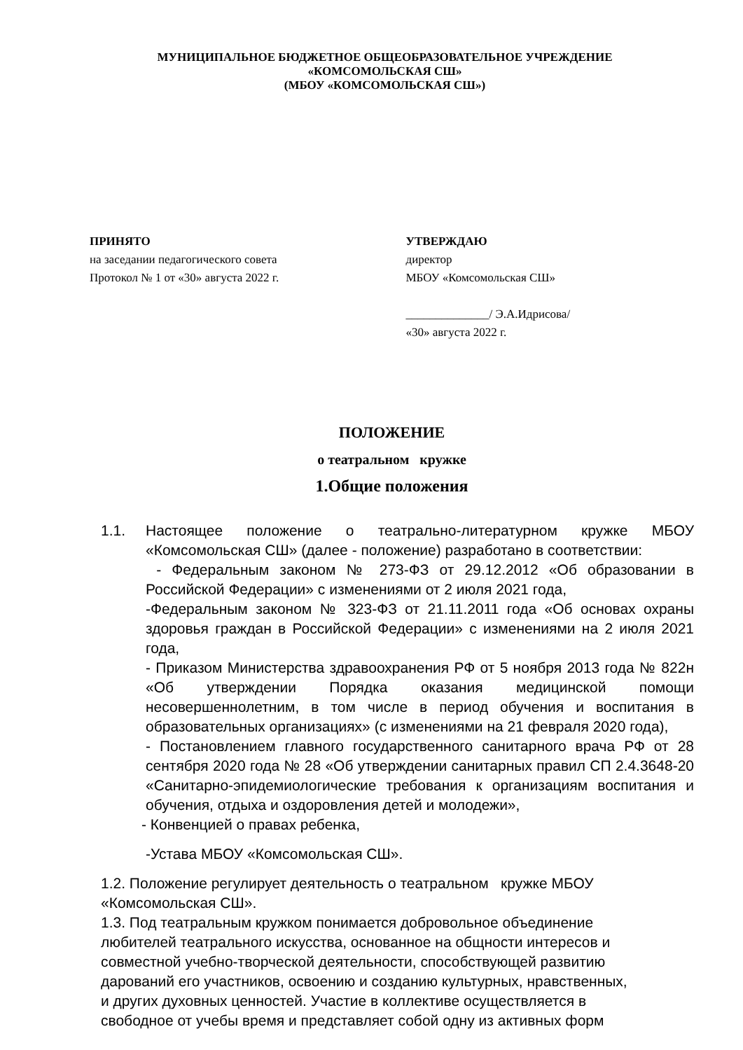МУНИЦИПАЛЬНОЕ БЮДЖЕТНОЕ ОБЩЕОБРАЗОВАТЕЛЬНОЕ УЧРЕЖДЕНИЕ
«КОМСОМОЛЬСКАЯ СШ»
(МБОУ «КОМСОМОЛЬСКАЯ СШ»)
ПРИНЯТО
на заседании педагогического совета
Протокол № 1 от «30» августа 2022 г.
УТВЕРЖДАЮ
директор
МБОУ «Комсомольская СШ»
______________/ Э.А.Идрисова/
«30» августа 2022 г.
ПОЛОЖЕНИЕ
о театральном кружке
1.Общие положения
1.1. Настоящее положение о театрально-литературном кружке МБОУ «Комсомольская СШ» (далее - положение) разработано в соответствии:
- Федеральным законом № 273-ФЗ от 29.12.2012 «Об образовании в Российской Федерации» с изменениями от 2 июля 2021 года,
-Федеральным законом № 323-ФЗ от 21.11.2011 года «Об основах охраны здоровья граждан в Российской Федерации» с изменениями на 2 июля 2021 года,
- Приказом Министерства здравоохранения РФ от 5 ноября 2013 года № 822н «Об утверждении Порядка оказания медицинской помощи несовершеннолетним, в том числе в период обучения и воспитания в образовательных организациях» (с изменениями на 21 февраля 2020 года),
- Постановлением главного государственного санитарного врача РФ от 28 сентября 2020 года № 28 «Об утверждении санитарных правил СП 2.4.3648-20 «Санитарно-эпидемиологические требования к организациям воспитания и обучения, отдыха и оздоровления детей и молодежи»,
- Конвенцией о правах ребенка,
-Устава МБОУ «Комсомольская СШ».
1.2. Положение регулирует деятельность о театральном кружке МБОУ
«Комсомольская СШ».
1.3. Под театральным кружком понимается добровольное объединение
любителей театрального искусства, основанное на общности интересов и
совместной учебно-творческой деятельности, способствующей развитию
дарований его участников, освоению и созданию культурных, нравственных,
и других духовных ценностей. Участие в коллективе осуществляется в
свободное от учебы время и представляет собой одну из активных форм